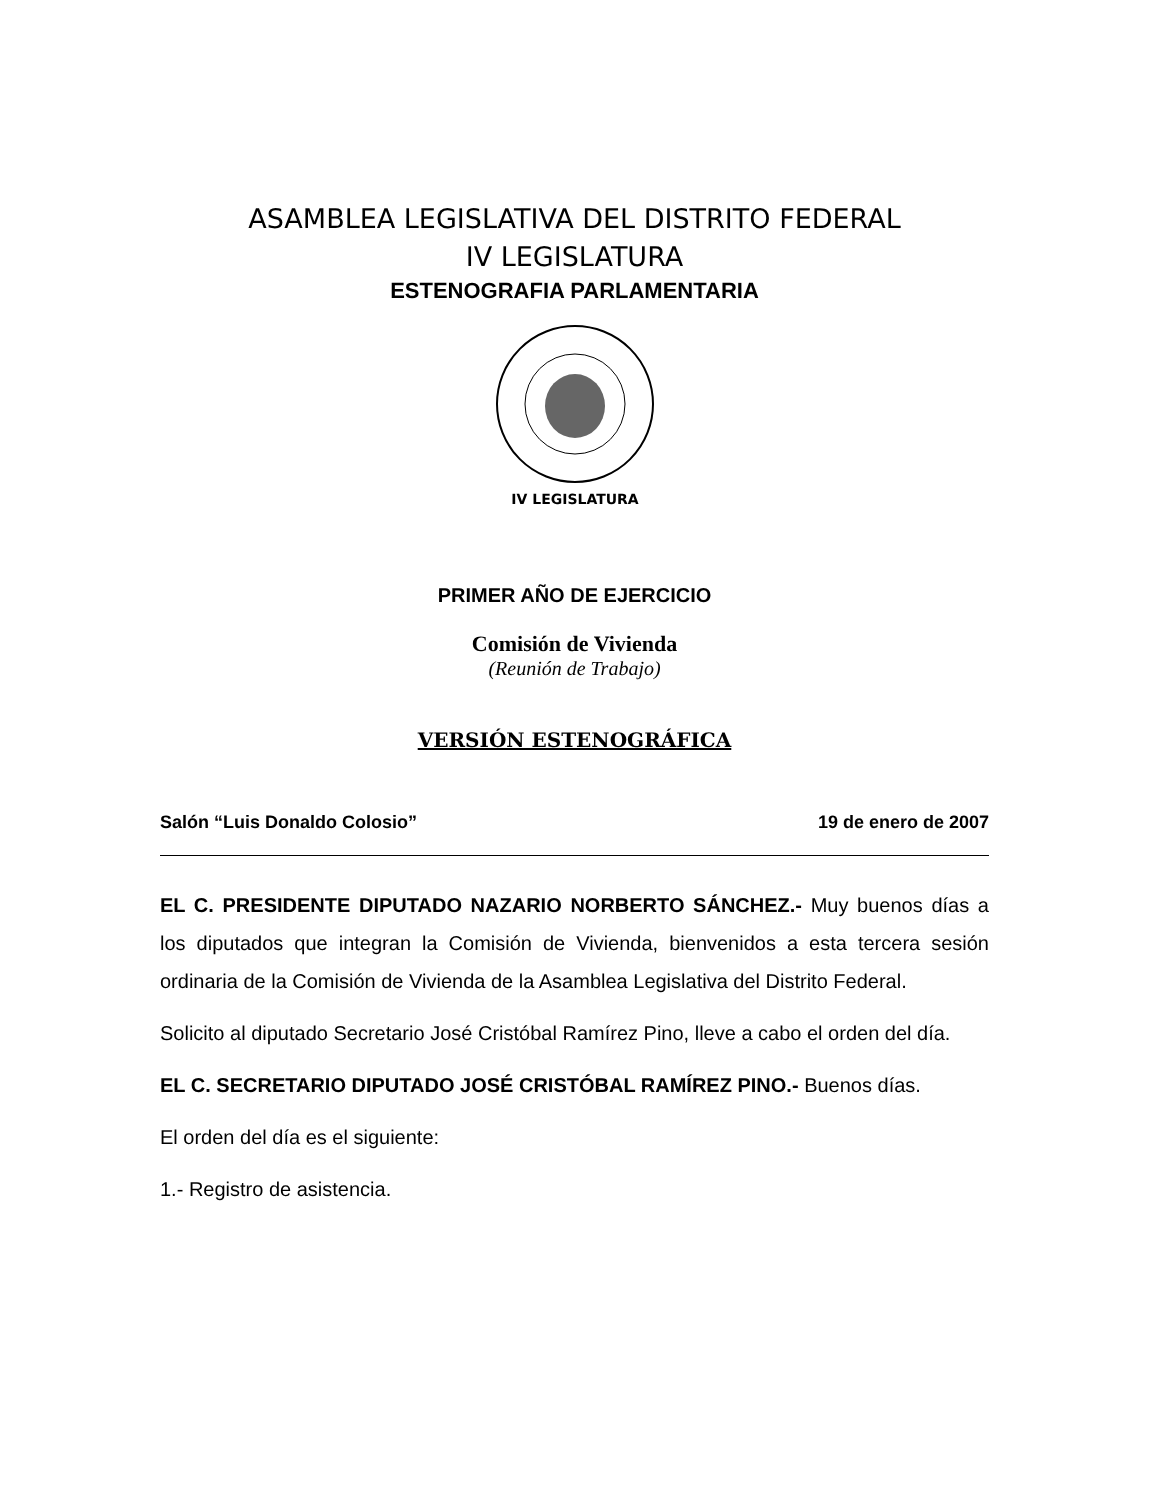ASAMBLEA LEGISLATIVA DEL DISTRITO FEDERAL
IV LEGISLATURA
ESTENOGRAFIA PARLAMENTARIA
IV LEGISLATURA
PRIMER AÑO DE EJERCICIO
Comisión de Vivienda
(Reunión de Trabajo)
VERSIÓN ESTENOGRÁFICA
Salón “Luis Donaldo Colosio” 19 de enero de 2007
EL C. PRESIDENTE DIPUTADO NAZARIO NORBERTO SÁNCHEZ.- Muy buenos días a los diputados que integran la Comisión de Vivienda, bienvenidos a esta tercera sesión ordinaria de la Comisión de Vivienda de la Asamblea Legislativa del Distrito Federal.
Solicito al diputado Secretario José Cristóbal Ramírez Pino, lleve a cabo el orden del día.
EL C. SECRETARIO DIPUTADO JOSÉ CRISTÓBAL RAMÍREZ PINO.- Buenos días.
El orden del día es el siguiente:
1.- Registro de asistencia.